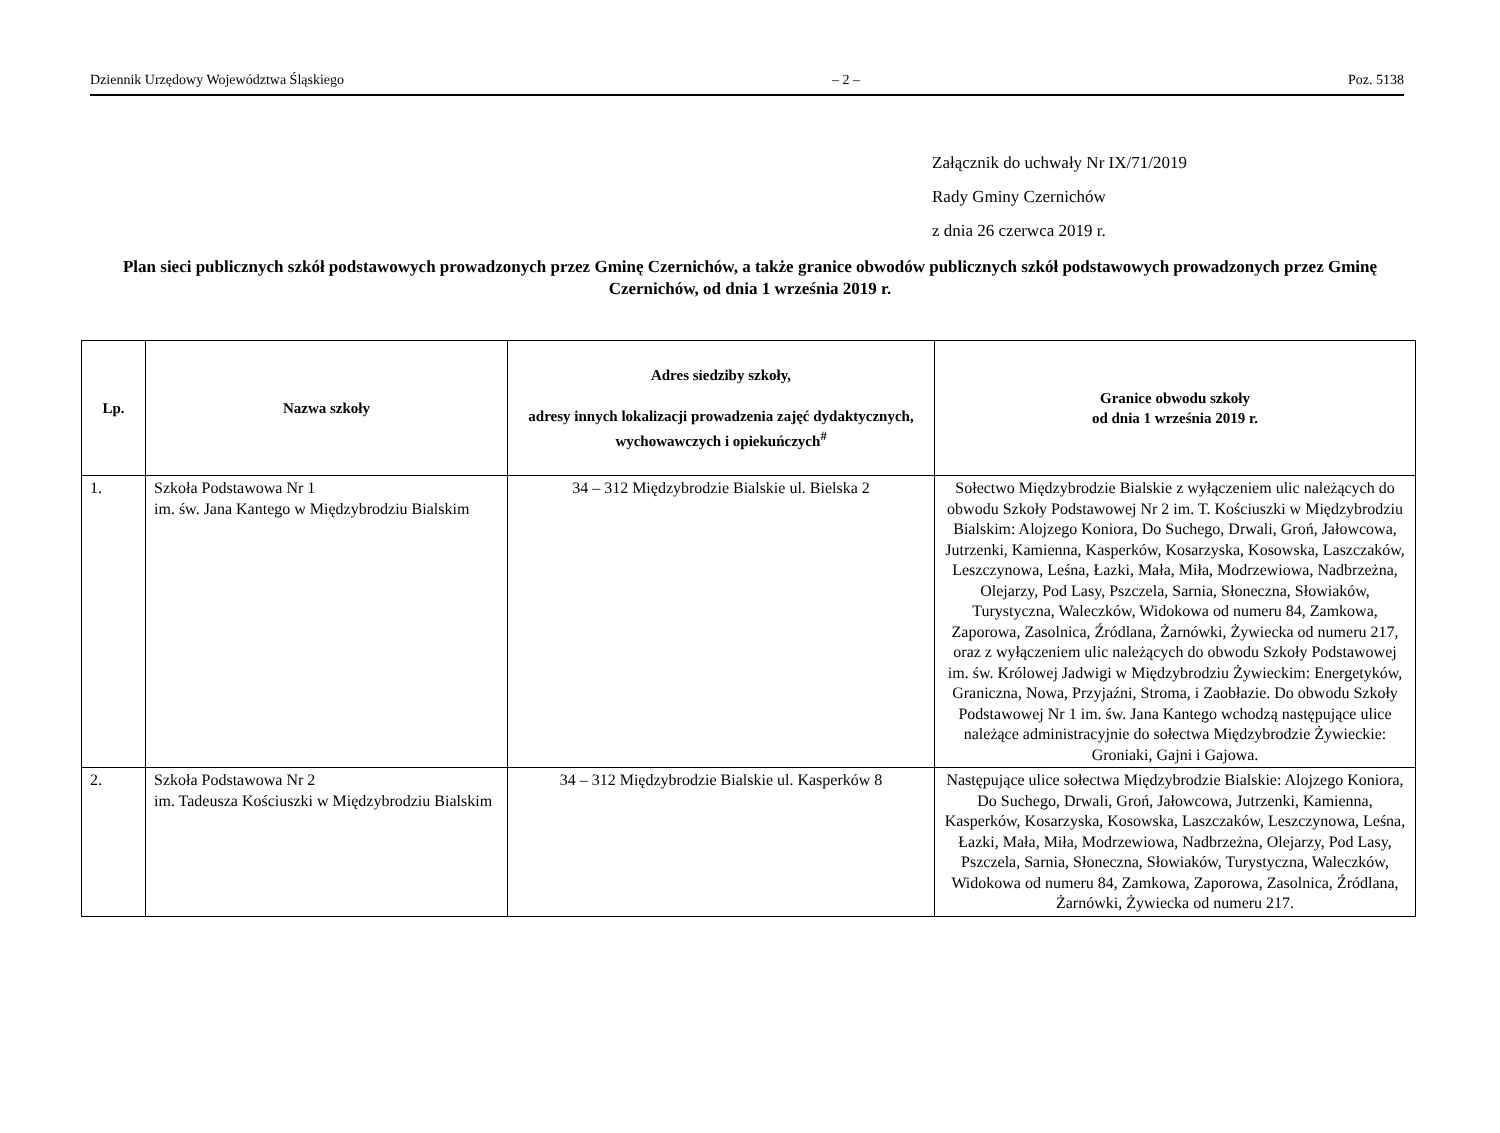Dziennik Urzędowy Województwa Śląskiego – 2 – Poz. 5138
Załącznik do uchwały Nr IX/71/2019
Rady Gminy Czernichów
z dnia 26 czerwca 2019 r.
Plan sieci publicznych szkół podstawowych prowadzonych przez Gminę Czernichów, a także granice obwodów publicznych szkół podstawowych prowadzonych przez Gminę Czernichów, od dnia 1 września 2019 r.
| Lp. | Nazwa szkoły | Adres siedziby szkoły, adresy innych lokalizacji prowadzenia zajęć dydaktycznych, wychowawczych i opiekuńczych<sup>#</sup> | Granice obwodu szkoły od dnia 1 września 2019 r. |
| --- | --- | --- | --- |
| 1. | Szkoła Podstawowa Nr 1 im. św. Jana Kantego w Międzybrodziu Bialskim | 34 – 312 Międzybrodzie Bialskie ul. Bielska 2 | Sołectwo Międzybrodzie Bialskie z wyłączeniem ulic należących do obwodu Szkoły Podstawowej Nr 2 im. T. Kościuszki w Międzybrodziu Bialskim: Alojzego Koniora, Do Suchego, Drwali, Groń, Jałowcowa, Jutrzenki, Kamienna, Kasperków, Kosarzyska, Kosowska, Laszczaków, Leszczynowa, Leśna, Łazki, Mała, Miła, Modrzewiowa, Nadbrzeżna, Olejarzy, Pod Lasy, Pszczela, Sarnia, Słoneczna, Słowiaków, Turystyczna, Waleczków, Widokowa od numeru 84, Zamkowa, Zaporowa, Zasolnica, Źródlana, Żarnówki, Żywiecka od numeru 217, oraz z wyłączeniem ulic należących do obwodu Szkoły Podstawowej im. św. Królowej Jadwigi w Międzybrodziu Żywieckim: Energetyków, Graniczna, Nowa, Przyjaźni, Stroma, i Zaobłazie. Do obwodu Szkoły Podstawowej Nr 1 im. św. Jana Kantego wchodzą następujące ulice należące administracyjnie do sołectwa Międzybrodzie Żywieckie: Groniaki, Gajni i Gajowa. |
| 2. | Szkoła Podstawowa Nr 2 im. Tadeusza Kościuszki w Międzybrodziu Bialskim | 34 – 312 Międzybrodzie Bialskie ul. Kasperków 8 | Następujące ulice sołectwa Międzybrodzie Bialskie: Alojzego Koniora, Do Suchego, Drwali, Groń, Jałowcowa, Jutrzenki, Kamienna, Kasperków, Kosarzyska, Kosowska, Laszczaków, Leszczynowa, Leśna, Łazki, Mała, Miła, Modrzewiowa, Nadbrzeżna, Olejarzy, Pod Lasy, Pszczela, Sarnia, Słoneczna, Słowiaków, Turystyczna, Waleczków, Widokowa od numeru 84, Zamkowa, Zaporowa, Zasolnica, Źródlana, Żarnówki, Żywiecka od numeru 217. |